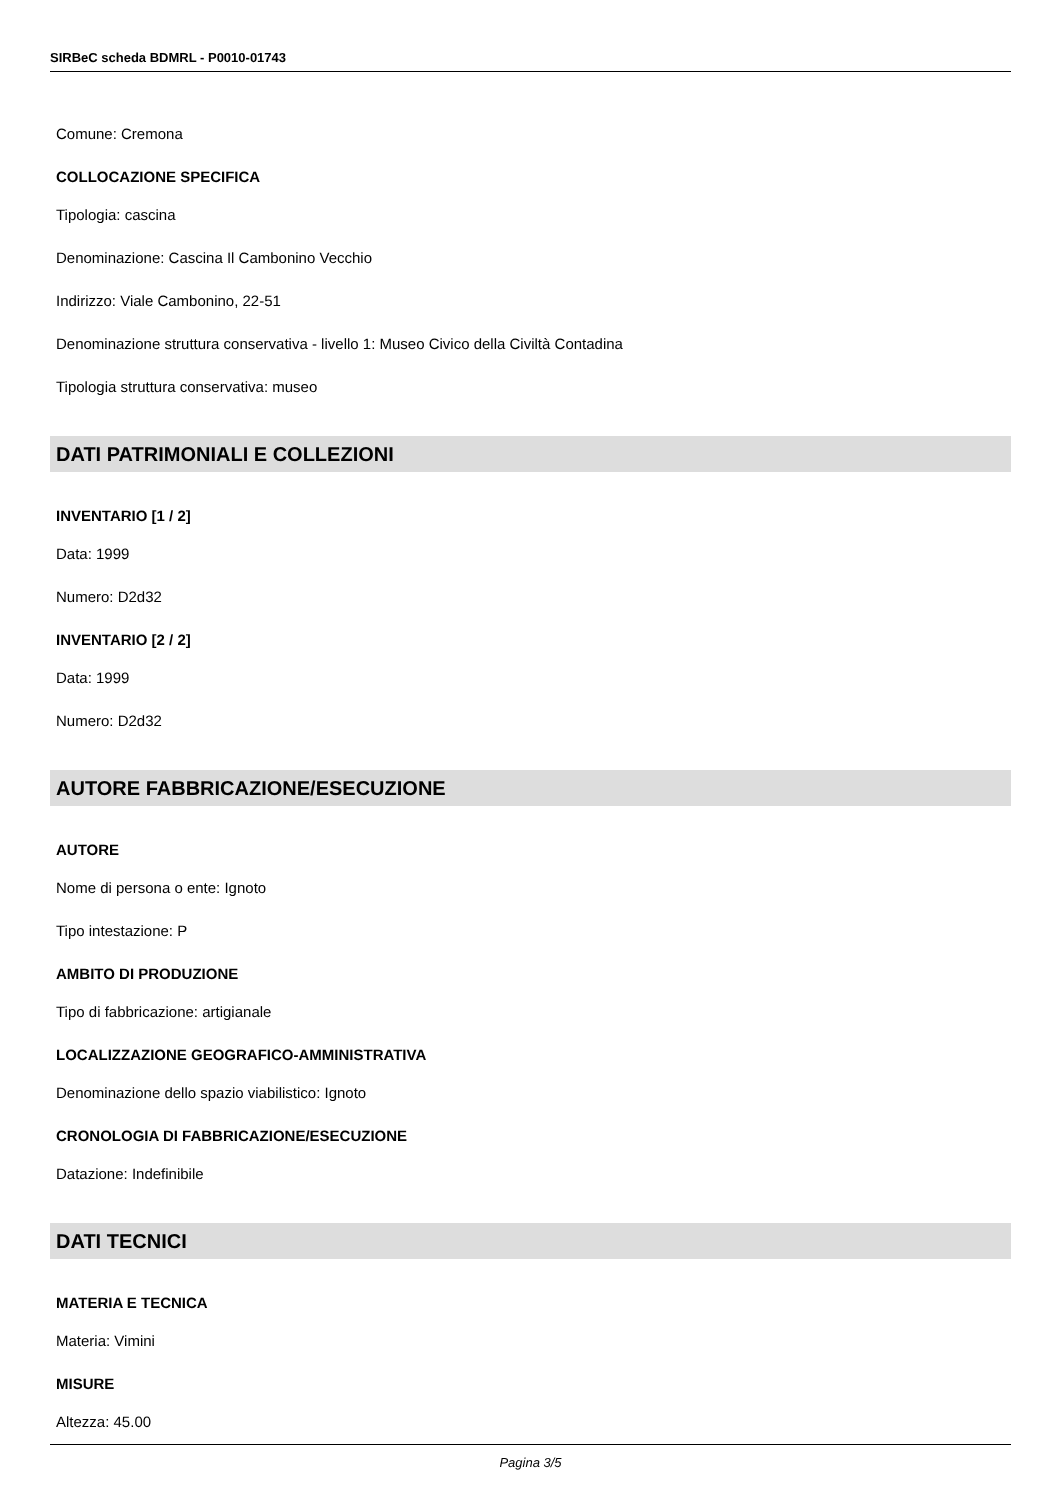SIRBeC scheda BDMRL - P0010-01743
Comune: Cremona
COLLOCAZIONE SPECIFICA
Tipologia: cascina
Denominazione: Cascina Il Cambonino Vecchio
Indirizzo: Viale Cambonino, 22-51
Denominazione struttura conservativa - livello 1: Museo Civico della Civiltà Contadina
Tipologia struttura conservativa: museo
DATI PATRIMONIALI E COLLEZIONI
INVENTARIO [1 / 2]
Data: 1999
Numero: D2d32
INVENTARIO [2 / 2]
Data: 1999
Numero: D2d32
AUTORE FABBRICAZIONE/ESECUZIONE
AUTORE
Nome di persona o ente: Ignoto
Tipo intestazione: P
AMBITO DI PRODUZIONE
Tipo di fabbricazione: artigianale
LOCALIZZAZIONE GEOGRAFICO-AMMINISTRATIVA
Denominazione dello spazio viabilistico: Ignoto
CRONOLOGIA DI FABBRICAZIONE/ESECUZIONE
Datazione: Indefinibile
DATI TECNICI
MATERIA E TECNICA
Materia: Vimini
MISURE
Altezza: 45.00
Pagina 3/5